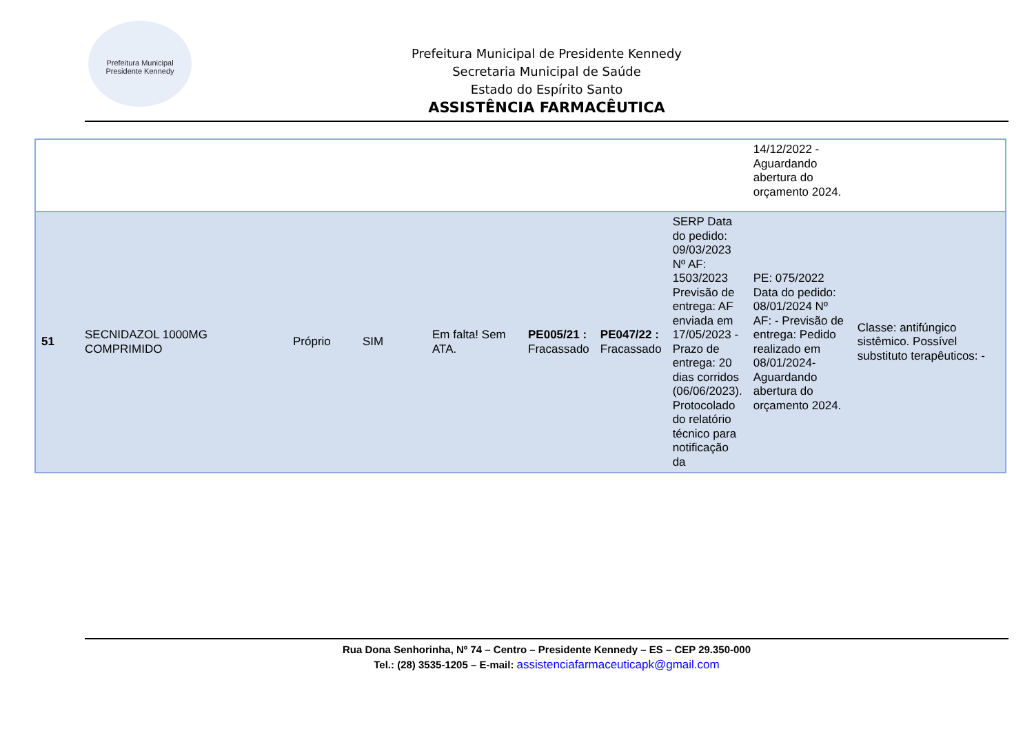Prefeitura Municipal
Presidente Kennedy
Prefeitura Municipal de Presidente Kennedy
Secretaria Municipal de Saúde
Estado do Espírito Santo
ASSISTÊNCIA FARMACÊUTICA
| | | | | | | | | 14/12/2022 - Aguardando abertura do orçamento 2024. | |
| 51 | SECNIDAZOL 1000MG COMPRIMIDO | Próprio | SIM | Em falta! Sem ATA. | PE005/21 : Fracassado | PE047/22 : Fracassado | SERP Data do pedido: 09/03/2023 Nº AF: 1503/2023 Previsão de entrega: AF enviada em 17/05/2023 - Prazo de entrega: 20 dias corridos (06/06/2023). Protocolado do relatório técnico para notificação da | PE: 075/2022 Data do pedido: 08/01/2024 Nº AF: - Previsão de entrega: Pedido realizado em 08/01/2024- Aguardando abertura do orçamento 2024. | Classe: antifúngico sistêmico. Possível substituto terapêuticos: - |
Rua Dona Senhorinha, Nº 74 – Centro – Presidente Kennedy – ES – CEP 29.350-000
Tel.: (28) 3535-1205 – E-mail: assistenciafarmaceuticapk@gmail.com